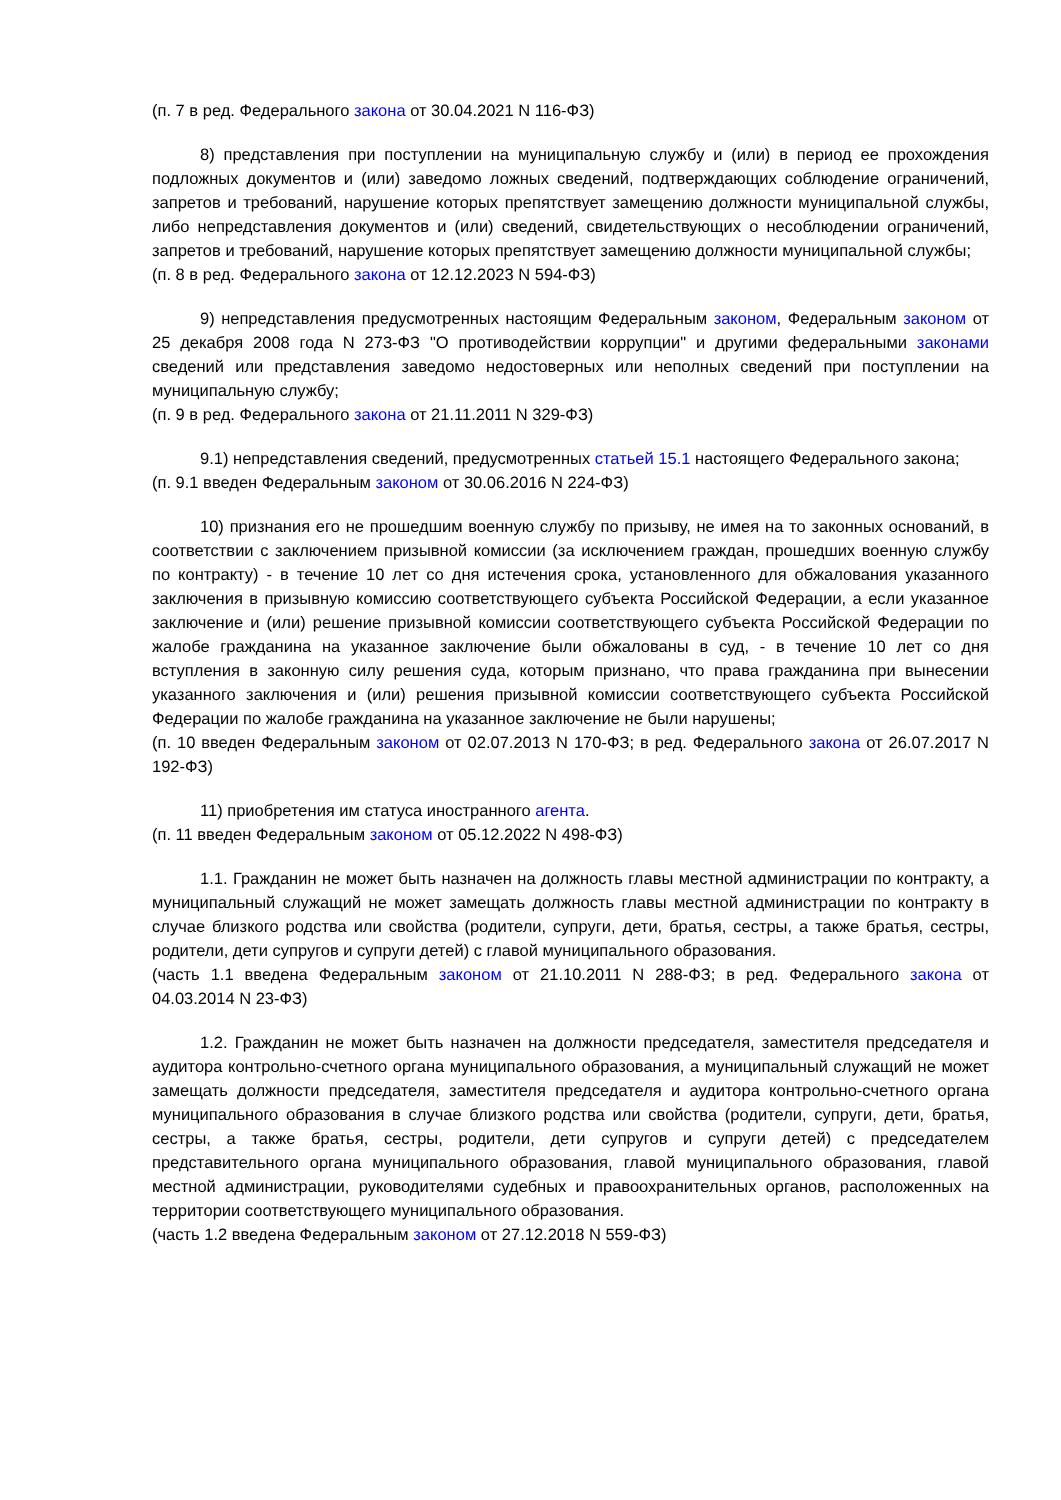(п. 7 в ред. Федерального закона от 30.04.2021 N 116-ФЗ)
8) представления при поступлении на муниципальную службу и (или) в период ее прохождения подложных документов и (или) заведомо ложных сведений, подтверждающих соблюдение ограничений, запретов и требований, нарушение которых препятствует замещению должности муниципальной службы, либо непредставления документов и (или) сведений, свидетельствующих о несоблюдении ограничений, запретов и требований, нарушение которых препятствует замещению должности муниципальной службы;
(п. 8 в ред. Федерального закона от 12.12.2023 N 594-ФЗ)
9) непредставления предусмотренных настоящим Федеральным законом, Федеральным законом от 25 декабря 2008 года N 273-ФЗ "О противодействии коррупции" и другими федеральными законами сведений или представления заведомо недостоверных или неполных сведений при поступлении на муниципальную службу;
(п. 9 в ред. Федерального закона от 21.11.2011 N 329-ФЗ)
9.1) непредставления сведений, предусмотренных статьей 15.1 настоящего Федерального закона;
(п. 9.1 введен Федеральным законом от 30.06.2016 N 224-ФЗ)
10) признания его не прошедшим военную службу по призыву, не имея на то законных оснований, в соответствии с заключением призывной комиссии (за исключением граждан, прошедших военную службу по контракту) - в течение 10 лет со дня истечения срока, установленного для обжалования указанного заключения в призывную комиссию соответствующего субъекта Российской Федерации, а если указанное заключение и (или) решение призывной комиссии соответствующего субъекта Российской Федерации по жалобе гражданина на указанное заключение были обжалованы в суд, - в течение 10 лет со дня вступления в законную силу решения суда, которым признано, что права гражданина при вынесении указанного заключения и (или) решения призывной комиссии соответствующего субъекта Российской Федерации по жалобе гражданина на указанное заключение не были нарушены;
(п. 10 введен Федеральным законом от 02.07.2013 N 170-ФЗ; в ред. Федерального закона от 26.07.2017 N 192-ФЗ)
11) приобретения им статуса иностранного агента.
(п. 11 введен Федеральным законом от 05.12.2022 N 498-ФЗ)
1.1. Гражданин не может быть назначен на должность главы местной администрации по контракту, а муниципальный служащий не может замещать должность главы местной администрации по контракту в случае близкого родства или свойства (родители, супруги, дети, братья, сестры, а также братья, сестры, родители, дети супругов и супруги детей) с главой муниципального образования.
(часть 1.1 введена Федеральным законом от 21.10.2011 N 288-ФЗ; в ред. Федерального закона от 04.03.2014 N 23-ФЗ)
1.2. Гражданин не может быть назначен на должности председателя, заместителя председателя и аудитора контрольно-счетного органа муниципального образования, а муниципальный служащий не может замещать должности председателя, заместителя председателя и аудитора контрольно-счетного органа муниципального образования в случае близкого родства или свойства (родители, супруги, дети, братья, сестры, а также братья, сестры, родители, дети супругов и супруги детей) с председателем представительного органа муниципального образования, главой муниципального образования, главой местной администрации, руководителями судебных и правоохранительных органов, расположенных на территории соответствующего муниципального образования.
(часть 1.2 введена Федеральным законом от 27.12.2018 N 559-ФЗ)